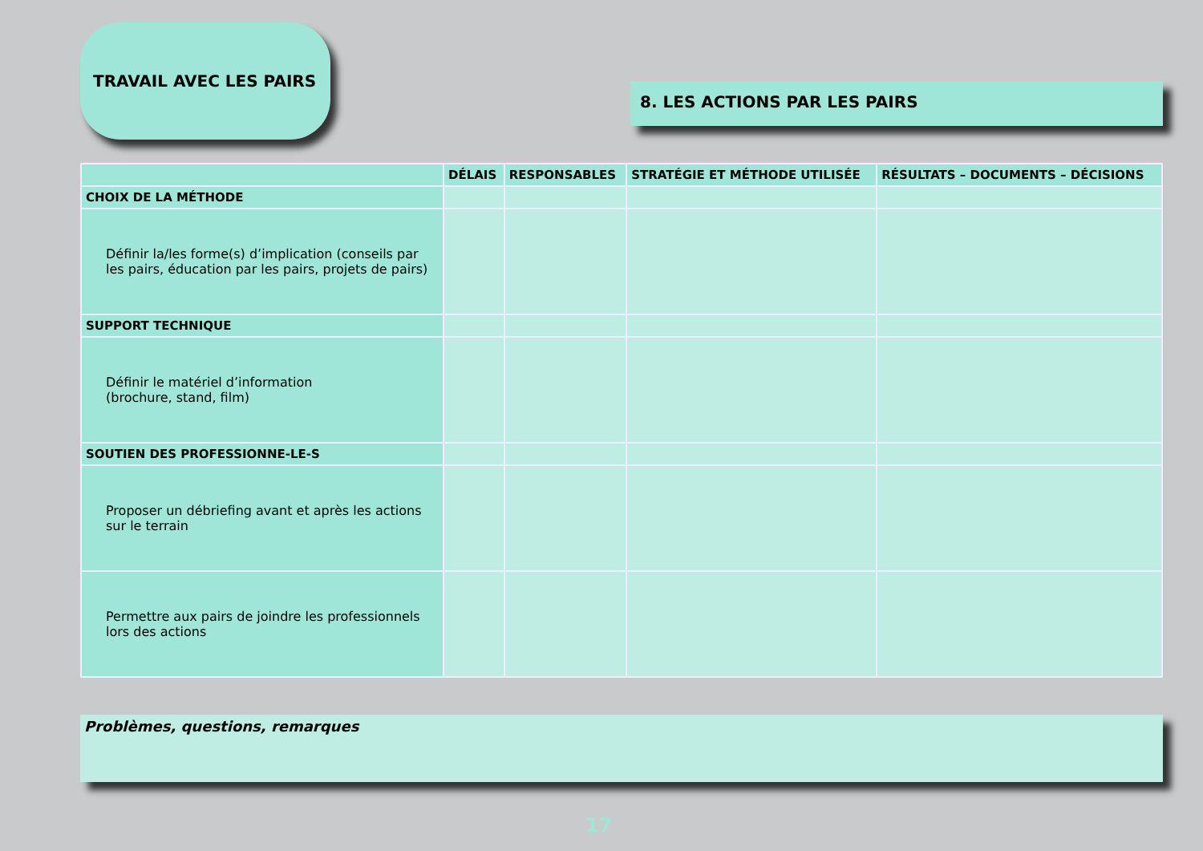TRAVAIL AVEC LES PAIRS
8. LES ACTIONS PAR LES PAIRS
| | DÉLAIS | RESPONSABLES | STRATÉGIE ET MÉTHODE UTILISÉE | RÉSULTATS – DOCUMENTS – DÉCISIONS |
| --- | --- | --- | --- | --- |
| CHOIX DE LA MÉTHODE | | | | |
| Définir la/les forme(s) d’implication (conseils par les pairs, éducation par les pairs, projets de pairs) | | | | |
| SUPPORT TECHNIQUE | | | | |
| Définir le matériel d’information (brochure, stand, film) | | | | |
| SOUTIEN DES PROFESSIONNE-LE-S | | | | |
| Proposer un débriefing avant et après les actions sur le terrain | | | | |
| Permettre aux pairs de joindre les professionnels lors des actions | | | | |
Problèmes, questions, remarques
17